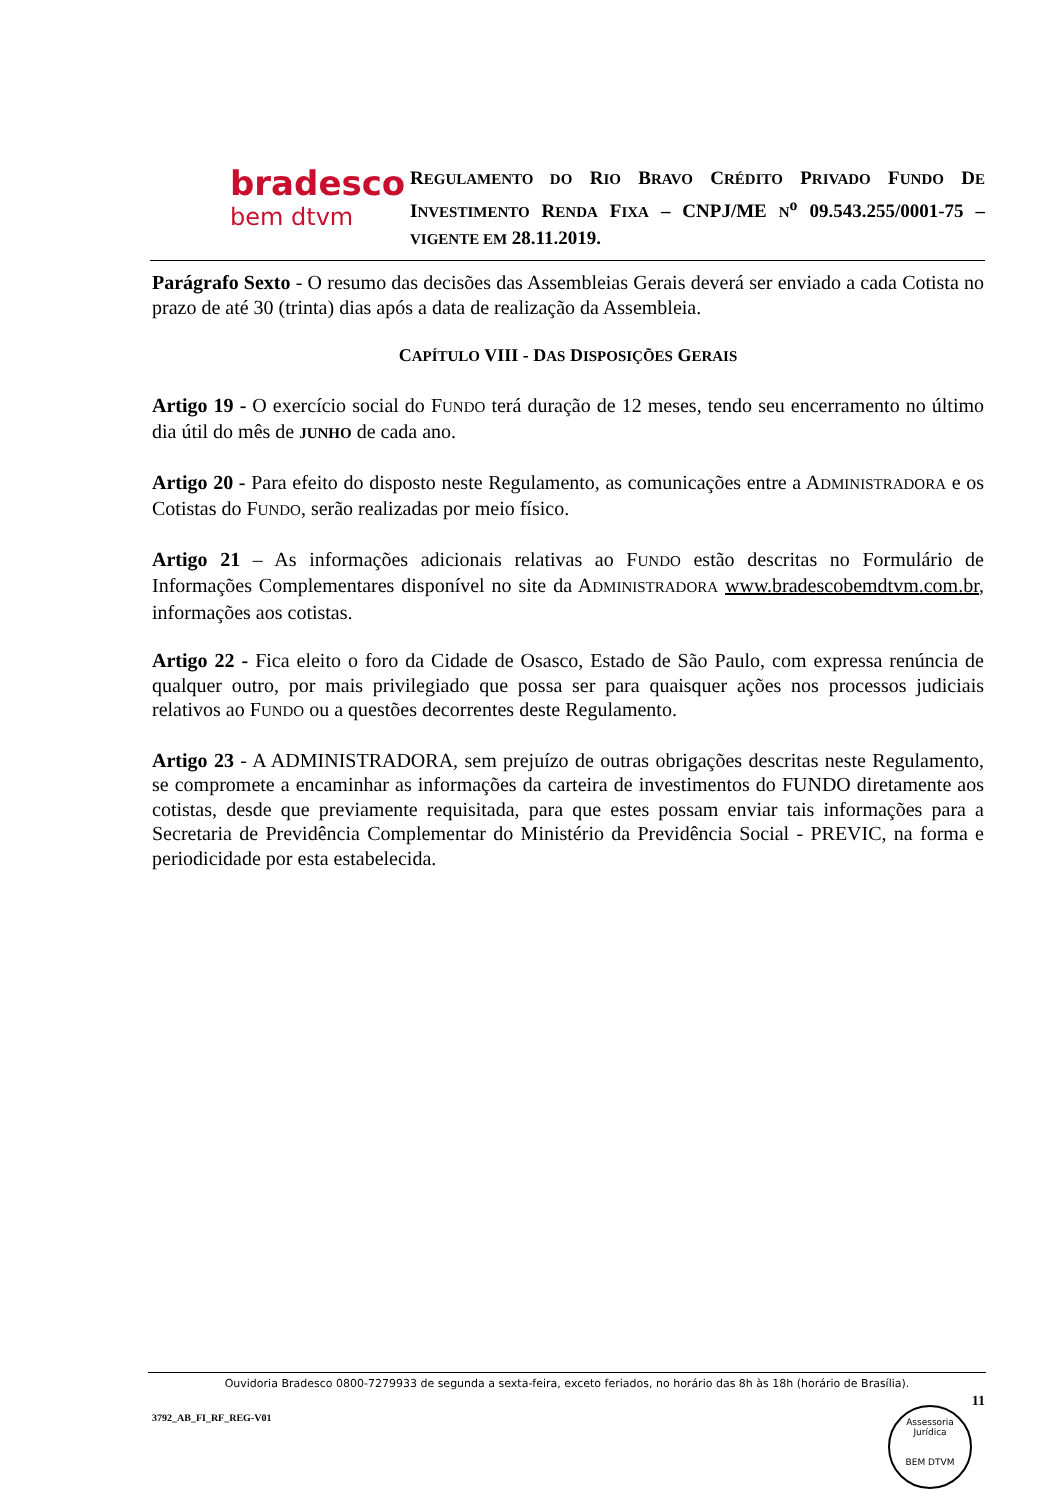bradesco
bem dtvm
REGULAMENTO DO RIO BRAVO CRÉDITO PRIVADO FUNDO DE INVESTIMENTO RENDA FIXA – CNPJ/ME N<sup>o</sup> 09.543.255/0001-75 – VIGENTE EM 28.11.2019.
Parágrafo Sexto - O resumo das decisões das Assembleias Gerais deverá ser enviado a cada Cotista no prazo de até 30 (trinta) dias após a data de realização da Assembleia.
CAPÍTULO VIII - DAS DISPOSIÇÕES GERAIS
Artigo 19 - O exercício social do FUNDO terá duração de 12 meses, tendo seu encerramento no último dia útil do mês de JUNHO de cada ano.
Artigo 20 - Para efeito do disposto neste Regulamento, as comunicações entre a ADMINISTRADORA e os Cotistas do FUNDO, serão realizadas por meio físico.
Artigo 21 – As informações adicionais relativas ao FUNDO estão descritas no Formulário de Informações Complementares disponível no site da ADMINISTRADORA www.bradescobemdtvm.com.br, informações aos cotistas.
Artigo 22 - Fica eleito o foro da Cidade de Osasco, Estado de São Paulo, com expressa renúncia de qualquer outro, por mais privilegiado que possa ser para quaisquer ações nos processos judiciais relativos ao FUNDO ou a questões decorrentes deste Regulamento.
Artigo 23 - A ADMINISTRADORA, sem prejuízo de outras obrigações descritas neste Regulamento, se compromete a encaminhar as informações da carteira de investimentos do FUNDO diretamente aos cotistas, desde que previamente requisitada, para que estes possam enviar tais informações para a Secretaria de Previdência Complementar do Ministério da Previdência Social - PREVIC, na forma e periodicidade por esta estabelecida.
Ouvidoria Bradesco 0800-7279933 de segunda a sexta-feira, exceto feriados, no horário das 8h às 18h (horário de Brasília).
11
3792_AB_FI_RF_REG-V01
Assessoria Jurídica
BEM DTVM